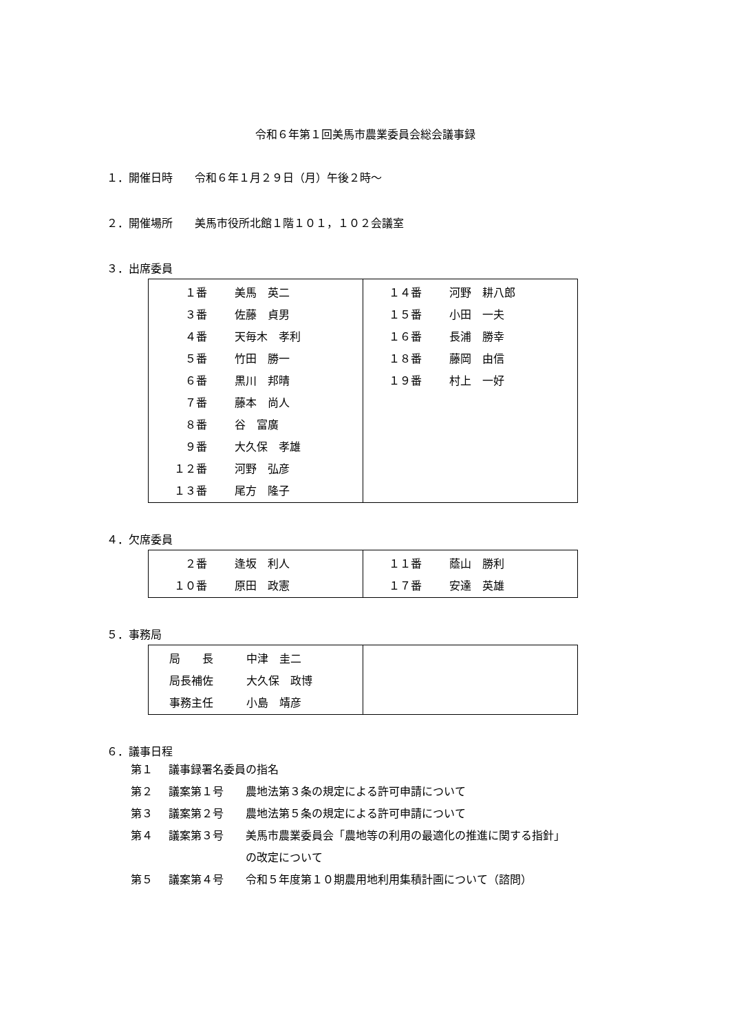令和６年第１回美馬市農業委員会総会議事録
１．開催日時　　令和６年１月２９日（月）午後２時～
２．開催場所　　美馬市役所北館１階１０１，１０２会議室
３．出席委員
| １番 美馬 英二 ３番 佐藤 貞男 ４番 天毎木 孝利 ５番 竹田 勝一 ６番 黒川 邦晴 ７番 藤本 尚人 ８番 谷 富廣 ９番 大久保 孝雄 １２番 河野 弘彦 １３番 尾方 隆子 | １４番 河野 耕八郎 １５番 小田 一夫 １６番 長浦 勝幸 １８番 藤岡 由信 １９番 村上 一好 |
４．欠席委員
| ２番 逢坂 利人 １０番 原田 政憲 | １１番 蔭山 勝利 １７番 安達 英雄 |
５．事務局
| 局 長 中津 圭二 局長補佐 大久保 政博 事務主任 小島 靖彦 | |
６．議事日程
第１ 議事録署名委員の指名
第２ 議案第１号 農地法第３条の規定による許可申請について
第３ 議案第２号 農地法第５条の規定による許可申請について
第４ 議案第３号 美馬市農業委員会「農地等の利用の最適化の推進に関する指針」
の改定について
第５ 議案第４号 令和５年度第１０期農用地利用集積計画について（諮問）